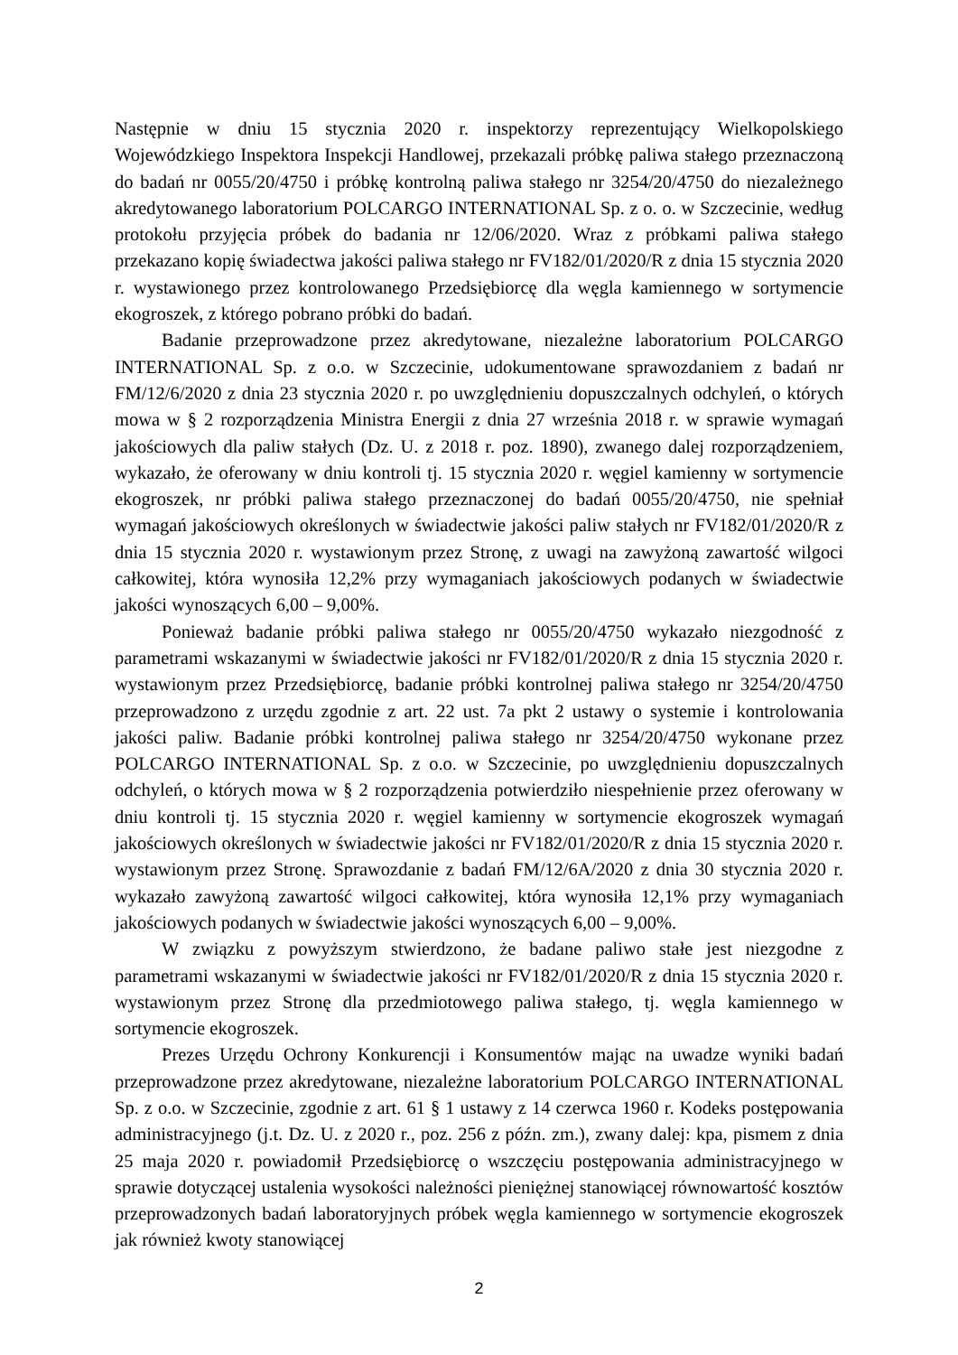Następnie w dniu 15 stycznia 2020 r. inspektorzy reprezentujący Wielkopolskiego Wojewódzkiego Inspektora Inspekcji Handlowej, przekazali próbkę paliwa stałego przeznaczoną do badań nr 0055/20/4750 i próbkę kontrolną paliwa stałego nr 3254/20/4750 do niezależnego akredytowanego laboratorium POLCARGO INTERNATIONAL Sp. z o. o. w Szczecinie, według protokołu przyjęcia próbek do badania nr 12/06/2020. Wraz z próbkami paliwa stałego przekazano kopię świadectwa jakości paliwa stałego nr FV182/01/2020/R z dnia 15 stycznia 2020 r. wystawionego przez kontrolowanego Przedsiębiorcę dla węgla kamiennego w sortymencie ekogroszek, z którego pobrano próbki do badań.
Badanie przeprowadzone przez akredytowane, niezależne laboratorium POLCARGO INTERNATIONAL Sp. z o.o. w Szczecinie, udokumentowane sprawozdaniem z badań nr FM/12/6/2020 z dnia 23 stycznia 2020 r. po uwzględnieniu dopuszczalnych odchyleń, o których mowa w § 2 rozporządzenia Ministra Energii z dnia 27 września 2018 r. w sprawie wymagań jakościowych dla paliw stałych (Dz. U. z 2018 r. poz. 1890), zwanego dalej rozporządzeniem, wykazało, że oferowany w dniu kontroli tj. 15 stycznia 2020 r. węgiel kamienny w sortymencie ekogroszek, nr próbki paliwa stałego przeznaczonej do badań 0055/20/4750, nie spełniał wymagań jakościowych określonych w świadectwie jakości paliw stałych nr FV182/01/2020/R z dnia 15 stycznia 2020 r. wystawionym przez Stronę, z uwagi na zawyżoną zawartość wilgoci całkowitej, która wynosiła 12,2% przy wymaganiach jakościowych podanych w świadectwie jakości wynoszących 6,00 – 9,00%.
Ponieważ badanie próbki paliwa stałego nr 0055/20/4750 wykazało niezgodność z parametrami wskazanymi w świadectwie jakości nr FV182/01/2020/R z dnia 15 stycznia 2020 r. wystawionym przez Przedsiębiorcę, badanie próbki kontrolnej paliwa stałego nr 3254/20/4750 przeprowadzono z urzędu zgodnie z art. 22 ust. 7a pkt 2 ustawy o systemie i kontrolowania jakości paliw. Badanie próbki kontrolnej paliwa stałego nr 3254/20/4750 wykonane przez POLCARGO INTERNATIONAL Sp. z o.o. w Szczecinie, po uwzględnieniu dopuszczalnych odchyleń, o których mowa w § 2 rozporządzenia potwierdziło niespełnienie przez oferowany w dniu kontroli tj. 15 stycznia 2020 r. węgiel kamienny w sortymencie ekogroszek wymagań jakościowych określonych w świadectwie jakości nr FV182/01/2020/R z dnia 15 stycznia 2020 r. wystawionym przez Stronę. Sprawozdanie z badań FM/12/6A/2020 z dnia 30 stycznia 2020 r. wykazało zawyżoną zawartość wilgoci całkowitej, która wynosiła 12,1% przy wymaganiach jakościowych podanych w świadectwie jakości wynoszących 6,00 – 9,00%.
W związku z powyższym stwierdzono, że badane paliwo stałe jest niezgodne z parametrami wskazanymi w świadectwie jakości nr FV182/01/2020/R z dnia 15 stycznia 2020 r. wystawionym przez Stronę dla przedmiotowego paliwa stałego, tj. węgla kamiennego w sortymencie ekogroszek.
Prezes Urzędu Ochrony Konkurencji i Konsumentów mając na uwadze wyniki badań przeprowadzone przez akredytowane, niezależne laboratorium POLCARGO INTERNATIONAL Sp. z o.o. w Szczecinie, zgodnie z art. 61 § 1 ustawy z 14 czerwca 1960 r. Kodeks postępowania administracyjnego (j.t. Dz. U. z 2020 r., poz. 256 z późn. zm.), zwany dalej: kpa, pismem z dnia 25 maja 2020 r. powiadomił Przedsiębiorcę o wszczęciu postępowania administracyjnego w sprawie dotyczącej ustalenia wysokości należności pieniężnej stanowiącej równowartość kosztów przeprowadzonych badań laboratoryjnych próbek węgla kamiennego w sortymencie ekogroszek jak również kwoty stanowiącej
2